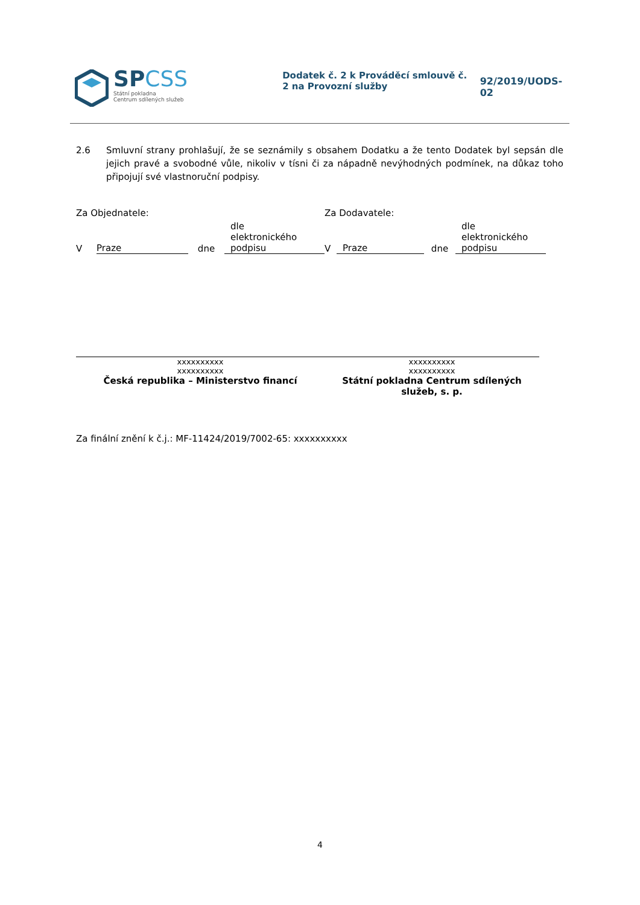SPCSS
Státní pokladna
Centrum sdílených služeb
Dodatek č. 2 k Prováděcí smlouvě č. 2 na Provozní služby
92/2019/UODS-02
2.6 Smluvní strany prohlašují, že se seznámily s obsahem Dodatku a že tento Dodatek byl sepsán dle jejich pravé a svobodné vůle, nikoliv v tísni či za nápadně nevýhodných podmínek, na důkaz toho připojují své vlastnoruční podpisy.
Za Objednatele:
V Praze dne dle
elektronického
podpisu
xxxxxxxxxx
xxxxxxxxxx
Česká republika – Ministerstvo financí
Za Dodavatele:
V Praze dne dle
elektronického
podpisu
xxxxxxxxxx
xxxxxxxxxx
Státní pokladna Centrum sdílených služeb, s. p.
Za finální znění k č.j.: MF-11424/2019/7002-65: xxxxxxxxxx
4